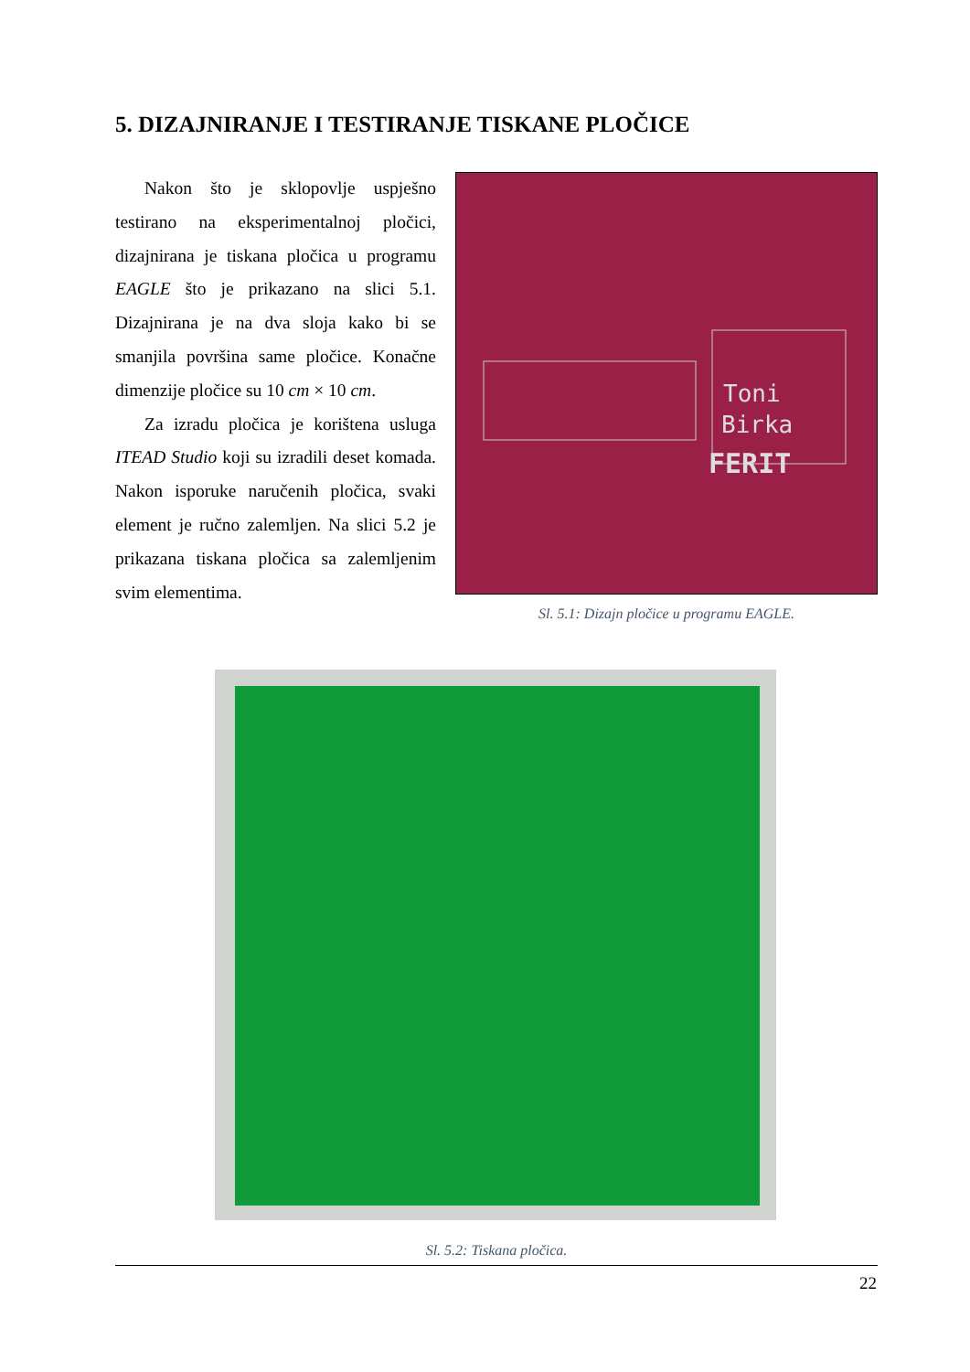5. DIZAJNIRANJE I TESTIRANJE TISKANE PLOČICE
Nakon što je sklopovlje uspješno testirano na eksperimentalnoj pločici, dizajnirana je tiskana pločica u programu EAGLE što je prikazano na slici 5.1. Dizajnirana je na dva sloja kako bi se smanjila površina same pločice. Konačne dimenzije pločice su 10 cm × 10 cm.
Za izradu pločica je korištena usluga ITEAD Studio koji su izradili deset komada. Nakon isporuke naručenih pločica, svaki element je ručno zalemljen. Na slici 5.2 je prikazana tiskana pločica sa zalemljenim svim elementima.
Toni
Birka
FERIT
Sl. 5.1: Dizajn pločice u programu EAGLE.
Sl. 5.2: Tiskana pločica.
22